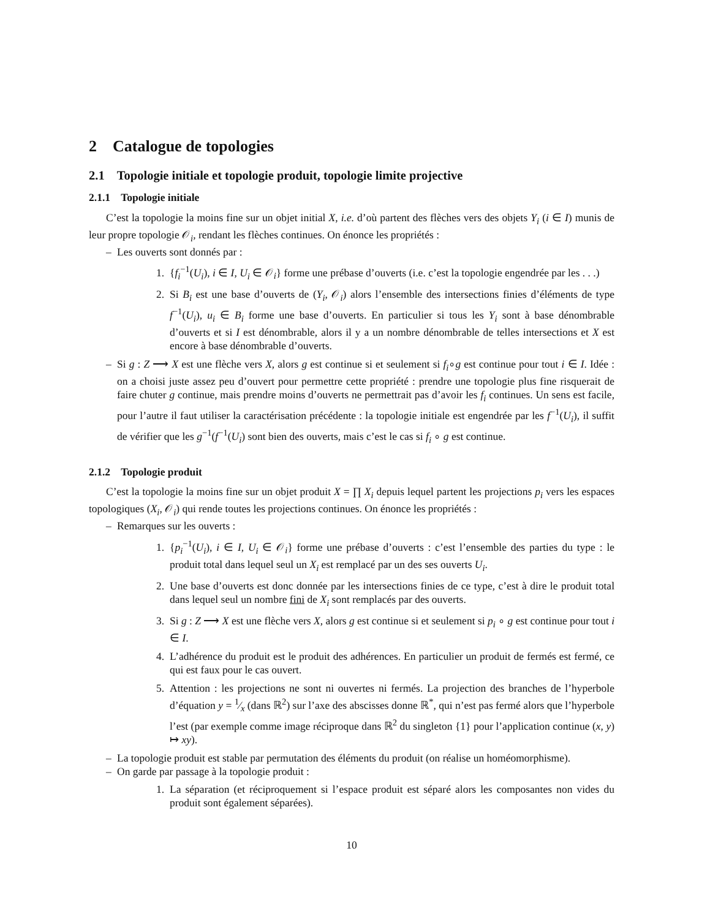2 Catalogue de topologies
2.1 Topologie initiale et topologie produit, topologie limite projective
2.1.1 Topologie initiale
C’est la topologie la moins fine sur un objet initial X, i.e. d’où partent des flèches vers des objets Y<sub>i</sub> (i ∈ I) munis de leur propre topologie 𝒪<sub>i</sub>, rendant les flèches continues. On énonce les propriétés :
– Les ouverts sont donnés par :
1. {f<sub>i</sub><sup>−1</sup>(U<sub>i</sub>), i ∈ I, U<sub>i</sub> ∈ 𝒪<sub>i</sub>} forme une prébase d’ouverts (i.e. c’est la topologie engendrée par les . . .)
2. Si B<sub>i</sub> est une base d’ouverts de (Y<sub>i</sub>, 𝒪<sub>i</sub>) alors l’ensemble des intersections finies d’éléments de type f<sup>−1</sup>(U<sub>i</sub>), u<sub>i</sub> ∈ B<sub>i</sub> forme une base d’ouverts. En particulier si tous les Y<sub>i</sub> sont à base dénombrable d’ouverts et si I est dénombrable, alors il y a un nombre dénombrable de telles intersections et X est encore à base dénombrable d’ouverts.
– Si g : Z ⟶ X est une flèche vers X, alors g est continue si et seulement si f<sub>i</sub>∘g est continue pour tout i ∈ I. Idée : on a choisi juste assez peu d’ouvert pour permettre cette propriété : prendre une topologie plus fine risquerait de faire chuter g continue, mais prendre moins d’ouverts ne permettrait pas d’avoir les f<sub>i</sub> continues. Un sens est facile, pour l’autre il faut utiliser la caractérisation précédente : la topologie initiale est engendrée par les f<sup>−1</sup>(U<sub>i</sub>), il suffit de vérifier que les g<sup>−1</sup>(f<sup>−1</sup>(U<sub>i</sub>) sont bien des ouverts, mais c’est le cas si f<sub>i</sub> ∘ g est continue.
2.1.2 Topologie produit
C’est la topologie la moins fine sur un objet produit X = ∏ X<sub>i</sub> depuis lequel partent les projections p<sub>i</sub> vers les espaces topologiques (X<sub>i</sub>, 𝒪<sub>i</sub>) qui rende toutes les projections continues. On énonce les propriétés :
– Remarques sur les ouverts :
1. {p<sub>i</sub><sup>−1</sup>(U<sub>i</sub>), i ∈ I, U<sub>i</sub> ∈ 𝒪<sub>i</sub>} forme une prébase d’ouverts : c’est l’ensemble des parties du type : le produit total dans lequel seul un X<sub>i</sub> est remplacé par un des ses ouverts U<sub>i</sub>.
2. Une base d’ouverts est donc donnée par les intersections finies de ce type, c’est à dire le produit total dans lequel seul un nombre fini de X<sub>i</sub> sont remplacés par des ouverts.
3. Si g : Z ⟶ X est une flèche vers X, alors g est continue si et seulement si p<sub>i</sub> ∘ g est continue pour tout i ∈ I.
4. L’adhérence du produit est le produit des adhérences. En particulier un produit de fermés est fermé, ce qui est faux pour le cas ouvert.
5. Attention : les projections ne sont ni ouvertes ni fermés. La projection des branches de l’hyperbole d’équation y = 1⁄x (dans ℝ<sup>2</sup>) sur l’axe des abscisses donne ℝ<sup>*</sup>, qui n’est pas fermé alors que l’hyperbole l’est (par exemple comme image réciproque dans ℝ<sup>2</sup> du singleton {1} pour l’application continue (x, y) ↦ xy).
– La topologie produit est stable par permutation des éléments du produit (on réalise un homéomorphisme).
– On garde par passage à la topologie produit :
1. La séparation (et réciproquement si l’espace produit est séparé alors les composantes non vides du produit sont également séparées).
10